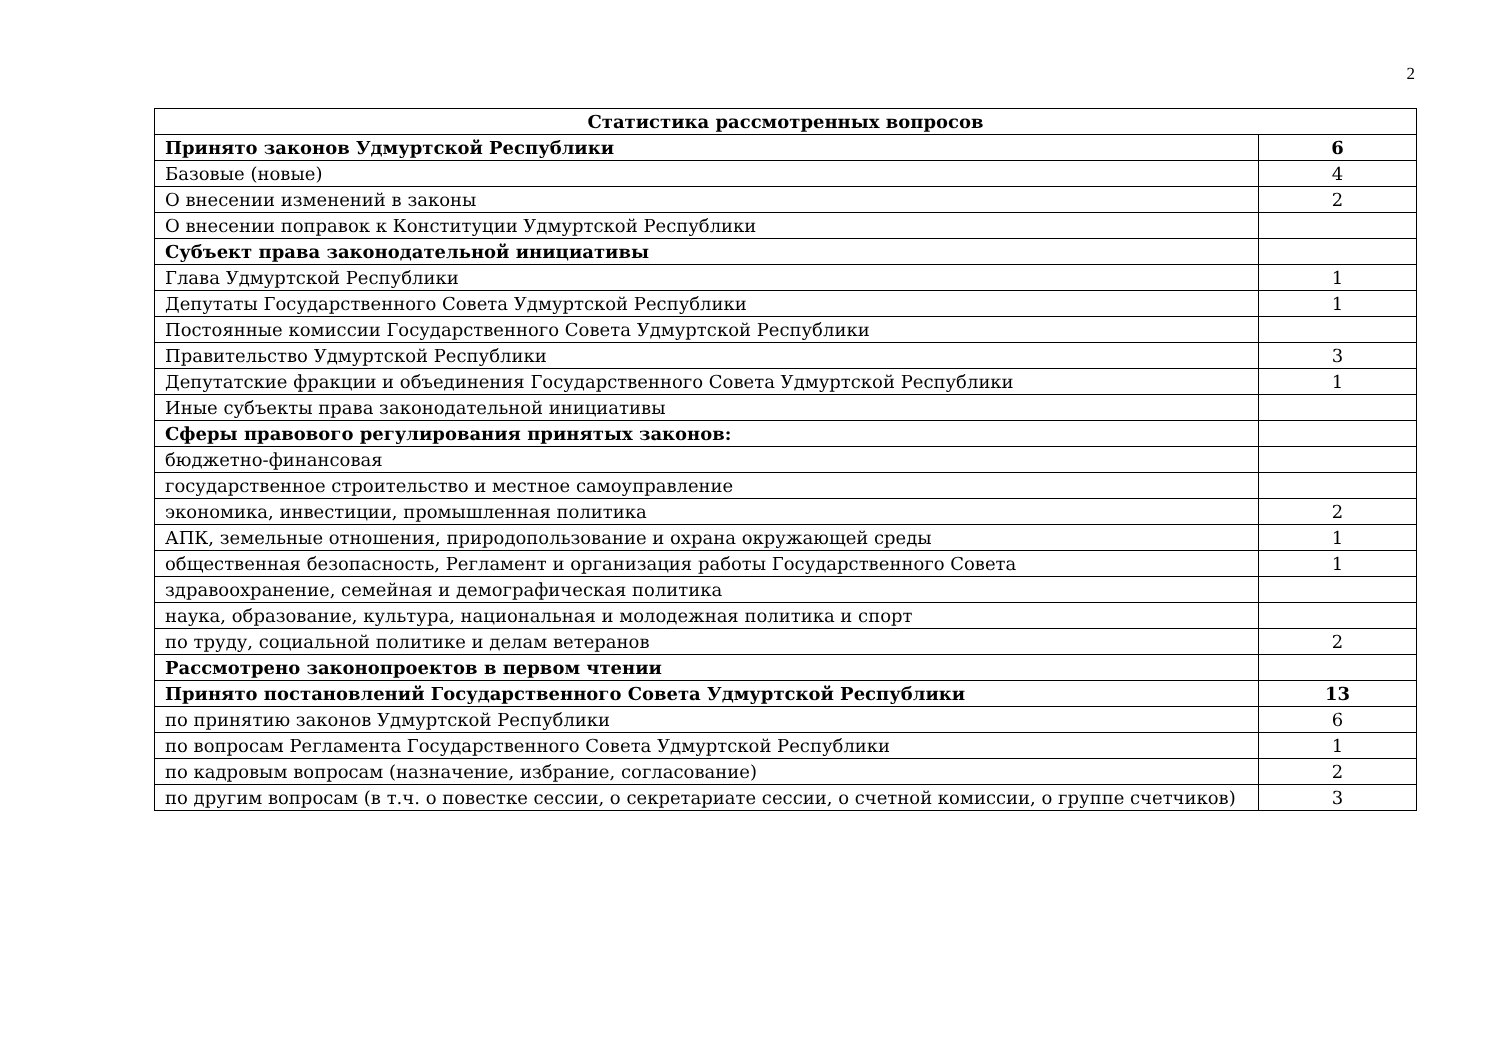2
| Статистика рассмотренных вопросов | |
| --- | --- |
| Принято законов Удмуртской Республики | 6 |
| Базовые (новые) | 4 |
| О внесении изменений в законы | 2 |
| О внесении поправок к Конституции Удмуртской Республики | |
| Субъект права законодательной инициативы | |
| Глава Удмуртской Республики | 1 |
| Депутаты Государственного Совета Удмуртской Республики | 1 |
| Постоянные комиссии Государственного Совета Удмуртской Республики | |
| Правительство Удмуртской Республики | 3 |
| Депутатские фракции и объединения Государственного Совета Удмуртской Республики | 1 |
| Иные субъекты права законодательной инициативы | |
| Сферы правового регулирования принятых законов: | |
| бюджетно-финансовая | |
| государственное строительство и местное самоуправление | |
| экономика, инвестиции, промышленная политика | 2 |
| АПК, земельные отношения, природопользование и охрана окружающей среды | 1 |
| общественная безопасность, Регламент и организация работы Государственного Совета | 1 |
| здравоохранение, семейная и демографическая политика | |
| наука, образование, культура, национальная и молодежная политика и спорт | |
| по труду, социальной политике и делам ветеранов | 2 |
| Рассмотрено законопроектов в первом чтении | |
| Принято постановлений Государственного Совета Удмуртской Республики | 13 |
| по принятию законов Удмуртской Республики | 6 |
| по вопросам Регламента Государственного Совета Удмуртской Республики | 1 |
| по кадровым вопросам (назначение, избрание, согласование) | 2 |
| по другим вопросам (в т.ч. о повестке сессии, о секретариате сессии, о счетной комиссии, о группе счетчиков) | 3 |